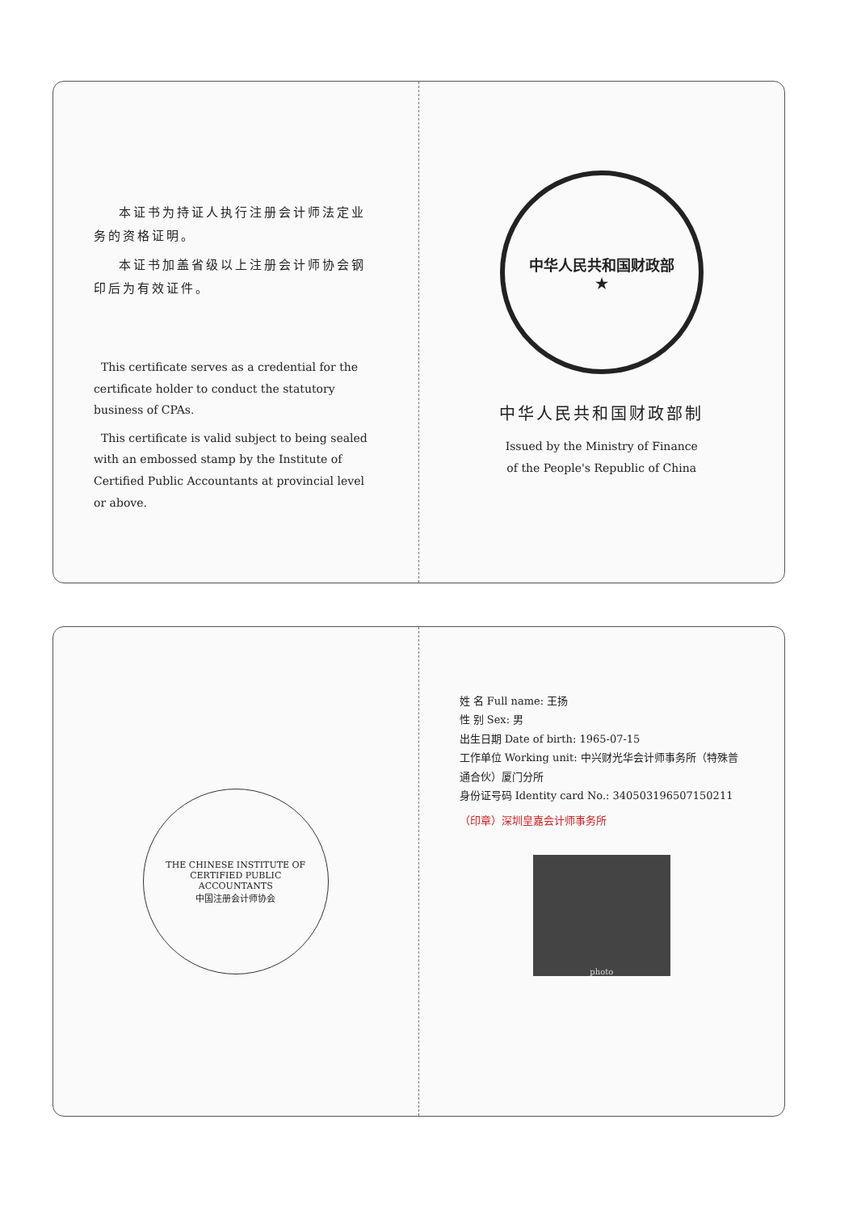本证书为持证人执行注册会计师法定业务的资格证明。
本证书加盖省级以上注册会计师协会钢印后为有效证件。
This certificate serves as a credential for the certificate holder to conduct the statutory business of CPAs.
This certificate is valid subject to being sealed with an embossed stamp by the Institute of Certified Public Accountants at provincial level or above.
中华人民共和国财政部
★
中华人民共和国财政部制
Issued by the Ministry of Finance
of the People's Republic of China
THE CHINESE INSTITUTE OF CERTIFIED PUBLIC ACCOUNTANTS
中国注册会计师协会
姓 名 Full name: 王扬
性 别 Sex: 男
出生日期 Date of birth: 1965-07-15
工作单位 Working unit: 中兴财光华会计师事务所（特殊普通合伙）厦门分所
身份证号码 Identity card No.: 340503196507150211
（印章）深圳皇嘉会计师事务所
photo